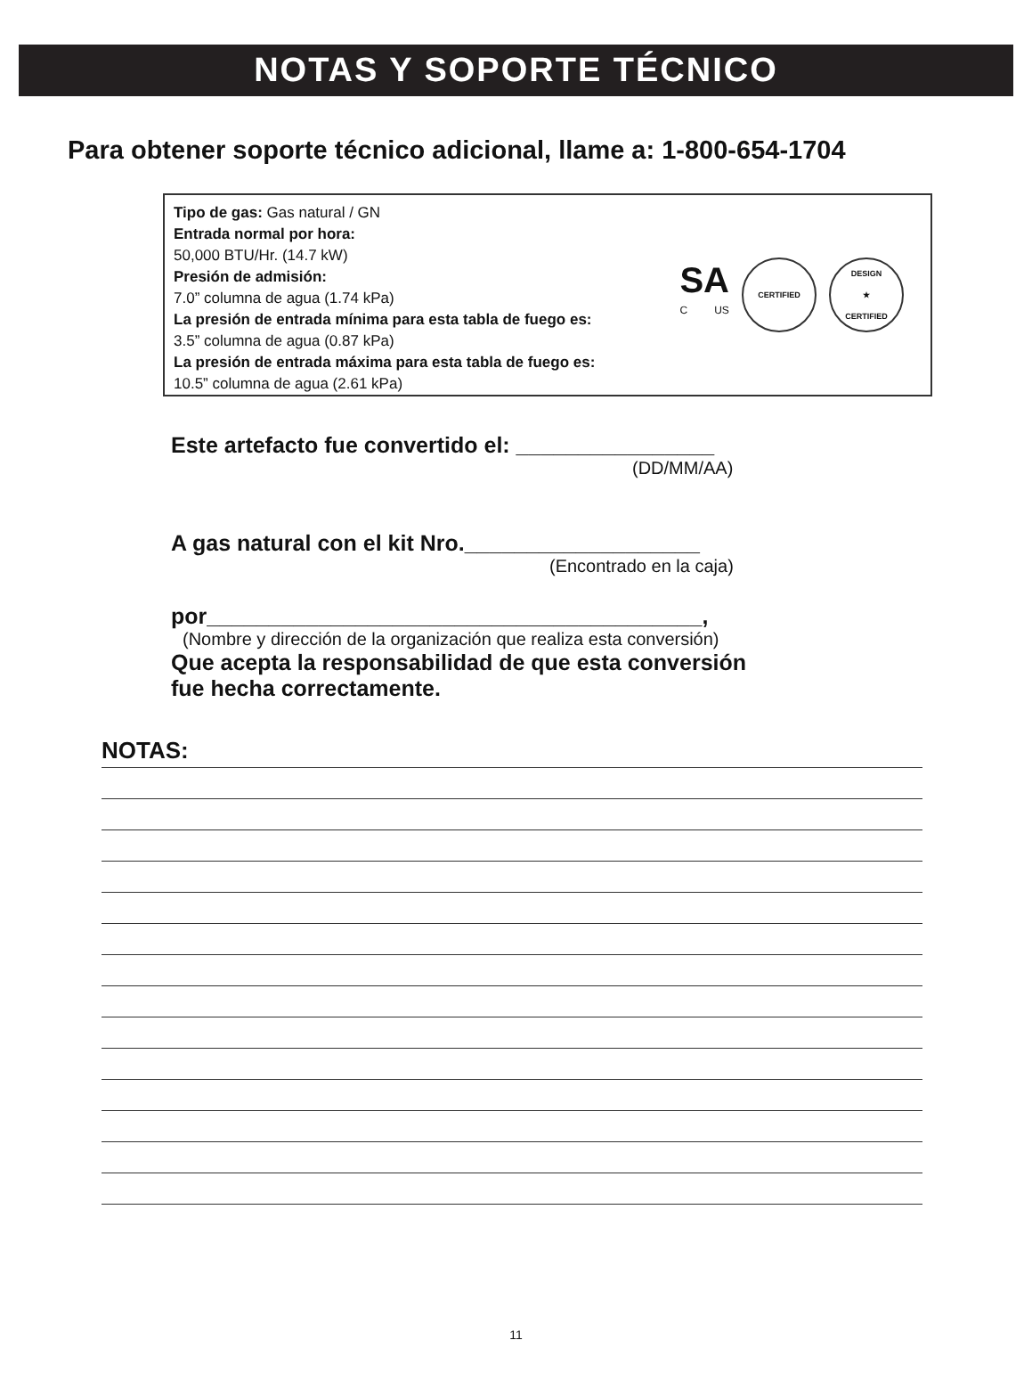NOTAS Y SOPORTE TÉCNICO
Para obtener soporte técnico adicional, llame a: 1-800-654-1704
Tipo de gas: Gas natural / GN
Entrada normal por hora:
50,000 BTU/Hr. (14.7 kW)
Presión de admisión:
7.0” columna de agua (1.74 kPa)
La presión de entrada mínima para esta tabla de fuego es:
3.5” columna de agua (0.87 kPa)
La presión de entrada máxima para esta tabla de fuego es:
10.5” columna de agua (2.61 kPa)
SA
C US
CERTIFIED
DESIGN
★
CERTIFIED
Este artefacto fue convertido el: ________________
(DD/MM/AA)
A gas natural con el kit Nro.___________________
(Encontrado en la caja)
por________________________________________,
(Nombre y dirección de la organización que realiza esta conversión)
Que acepta la responsabilidad de que esta conversión
fue hecha correctamente.
NOTAS:
11